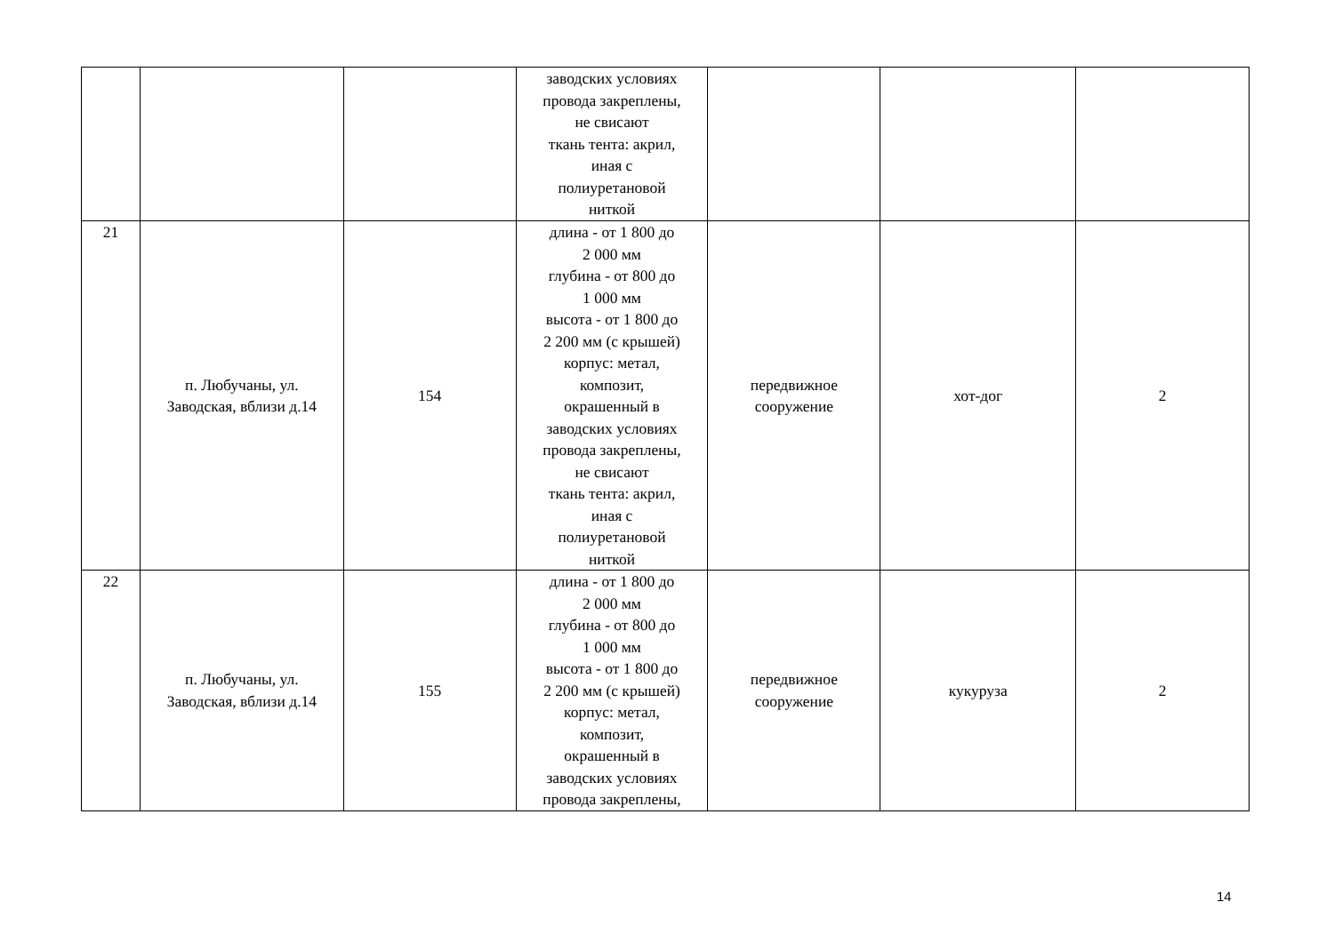| | | | заводских условиях провода закреплены, не свисают ткань тента: акрил, иная с полиуретановой ниткой | | | |
| 21 | п. Любучаны, ул. Заводская, вблизи д.14 | 154 | длина - от 1 800 до 2 000 мм глубина - от 800 до 1 000 мм высота - от 1 800 до 2 200 мм (с крышей) корпус: метал, композит, окрашенный в заводских условиях провода закреплены, не свисают ткань тента: акрил, иная с полиуретановой ниткой | передвижное сооружение | хот-дог | 2 |
| 22 | п. Любучаны, ул. Заводская, вблизи д.14 | 155 | длина - от 1 800 до 2 000 мм глубина - от 800 до 1 000 мм высота - от 1 800 до 2 200 мм (с крышей) корпус: метал, композит, окрашенный в заводских условиях провода закреплены, | передвижное сооружение | кукуруза | 2 |
14